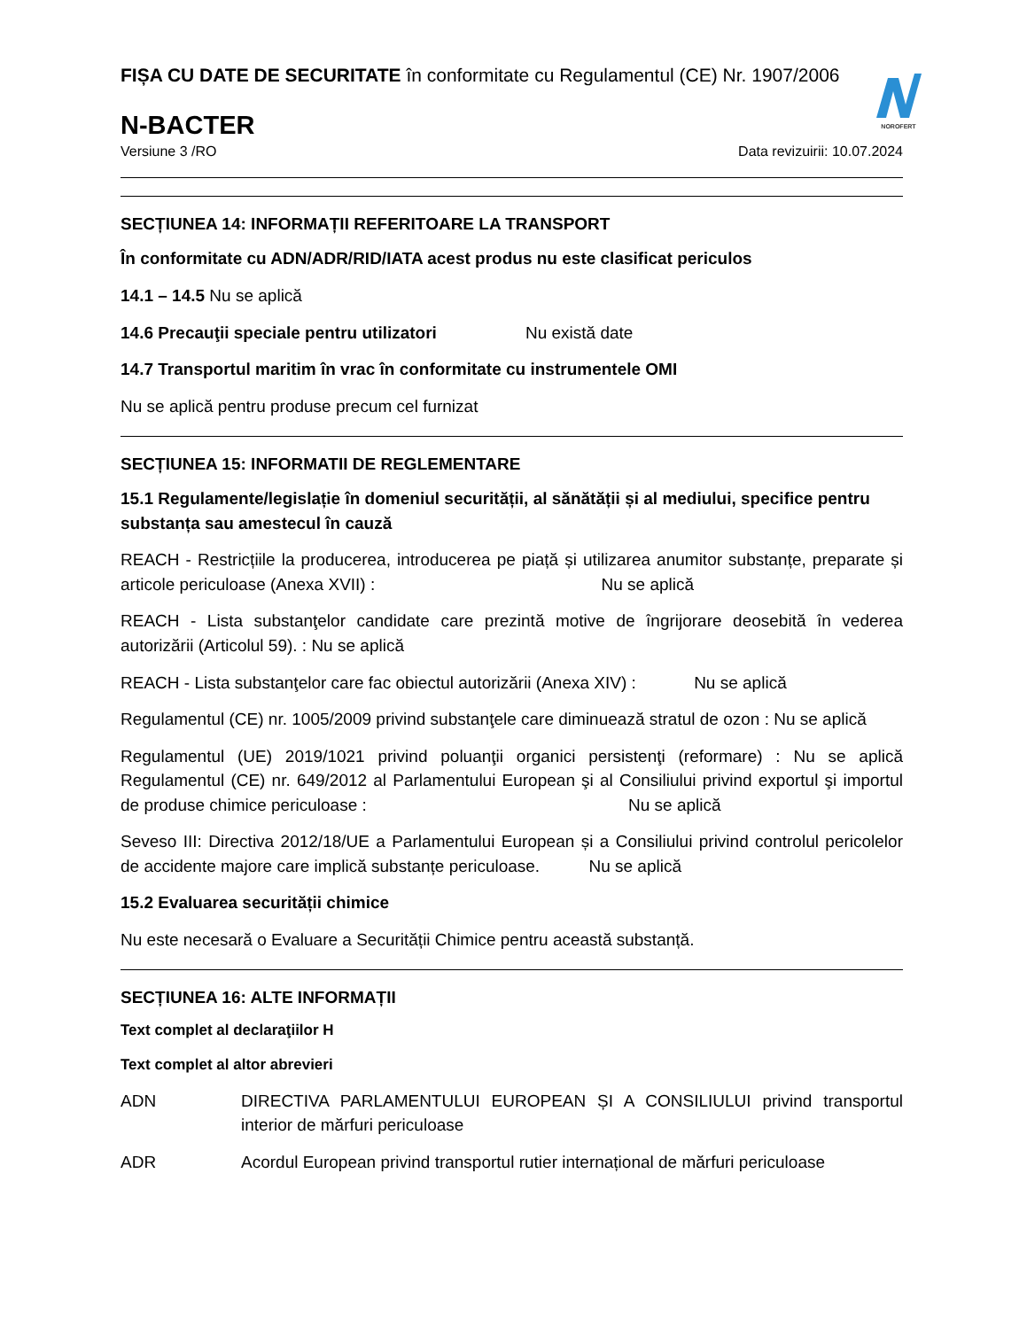NOROFERT
FIȘA CU DATE DE SECURITATE în conformitate cu Regulamentul (CE) Nr. 1907/2006
N-BACTER
Versiune 3 /RO Data revizuirii: 10.07.2024
SECȚIUNEA 14: INFORMAȚII REFERITOARE LA TRANSPORT
În conformitate cu ADN/ADR/RID/IATA acest produs nu este clasificat periculos
14.1 – 14.5 Nu se aplică
14.6 Precauţii speciale pentru utilizatori Nu există date
14.7 Transportul maritim în vrac în conformitate cu instrumentele OMI
Nu se aplică pentru produse precum cel furnizat
SECȚIUNEA 15: INFORMATII DE REGLEMENTARE
15.1 Regulamente/legislație în domeniul securității, al sănătății și al mediului, specifice pentru substanța sau amestecul în cauză
REACH - Restricțiile la producerea, introducerea pe piață și utilizarea anumitor substanțe, preparate și articole periculoase (Anexa XVII) : Nu se aplică
REACH - Lista substanţelor candidate care prezintă motive de îngrijorare deosebită în vederea autorizării (Articolul 59). : Nu se aplică
REACH - Lista substanţelor care fac obiectul autorizării (Anexa XIV) : Nu se aplică
Regulamentul (CE) nr. 1005/2009 privind substanţele care diminuează stratul de ozon : Nu se aplică
Regulamentul (UE) 2019/1021 privind poluanţii organici persistenţi (reformare) : Nu se aplică Regulamentul (CE) nr. 649/2012 al Parlamentului European şi al Consiliului privind exportul şi importul de produse chimice periculoase : Nu se aplică
Seveso III: Directiva 2012/18/UE a Parlamentului European și a Consiliului privind controlul pericolelor de accidente majore care implică substanțe periculoase. Nu se aplică
15.2 Evaluarea securității chimice
Nu este necesară o Evaluare a Securității Chimice pentru această substanță.
SECȚIUNEA 16: ALTE INFORMAȚII
Text complet al declaraţiilor H
Text complet al altor abrevieri
ADN DIRECTIVA PARLAMENTULUI EUROPEAN ȘI A CONSILIULUI privind transportul interior de mărfuri periculoase
ADR Acordul European privind transportul rutier internațional de mărfuri periculoase